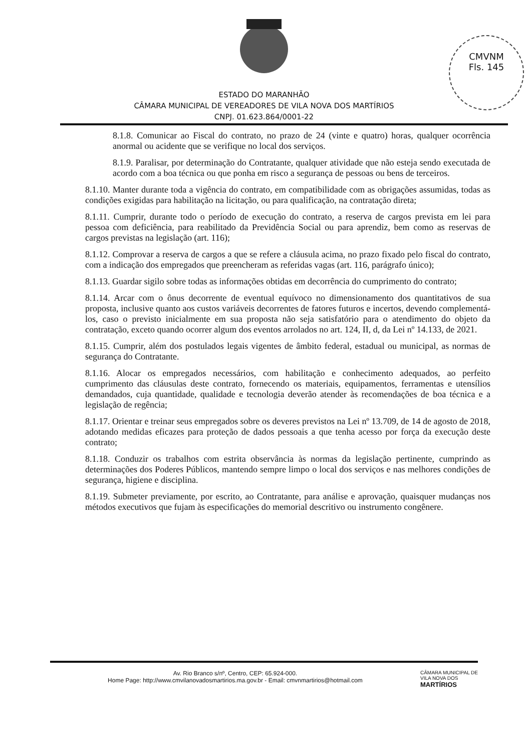CMVNM
Fls. 145
ESTADO DO MARANHÃO
CÂMARA MUNICIPAL DE VEREADORES DE VILA NOVA DOS MARTÍRIOS
CNPJ. 01.623.864/0001-22
8.1.8. Comunicar ao Fiscal do contrato, no prazo de 24 (vinte e quatro) horas, qualquer ocorrência anormal ou acidente que se verifique no local dos serviços.
8.1.9. Paralisar, por determinação do Contratante, qualquer atividade que não esteja sendo executada de acordo com a boa técnica ou que ponha em risco a segurança de pessoas ou bens de terceiros.
8.1.10. Manter durante toda a vigência do contrato, em compatibilidade com as obrigações assumidas, todas as condições exigidas para habilitação na licitação, ou para qualificação, na contratação direta;
8.1.11. Cumprir, durante todo o período de execução do contrato, a reserva de cargos prevista em lei para pessoa com deficiência, para reabilitado da Previdência Social ou para aprendiz, bem como as reservas de cargos previstas na legislação (art. 116);
8.1.12. Comprovar a reserva de cargos a que se refere a cláusula acima, no prazo fixado pelo fiscal do contrato, com a indicação dos empregados que preencheram as referidas vagas (art. 116, parágrafo único);
8.1.13. Guardar sigilo sobre todas as informações obtidas em decorrência do cumprimento do contrato;
8.1.14. Arcar com o ônus decorrente de eventual equívoco no dimensionamento dos quantitativos de sua proposta, inclusive quanto aos custos variáveis decorrentes de fatores futuros e incertos, devendo complementá-los, caso o previsto inicialmente em sua proposta não seja satisfatório para o atendimento do objeto da contratação, exceto quando ocorrer algum dos eventos arrolados no art. 124, II, d, da Lei nº 14.133, de 2021.
8.1.15. Cumprir, além dos postulados legais vigentes de âmbito federal, estadual ou municipal, as normas de segurança do Contratante.
8.1.16. Alocar os empregados necessários, com habilitação e conhecimento adequados, ao perfeito cumprimento das cláusulas deste contrato, fornecendo os materiais, equipamentos, ferramentas e utensílios demandados, cuja quantidade, qualidade e tecnologia deverão atender às recomendações de boa técnica e a legislação de regência;
8.1.17. Orientar e treinar seus empregados sobre os deveres previstos na Lei nº 13.709, de 14 de agosto de 2018, adotando medidas eficazes para proteção de dados pessoais a que tenha acesso por força da execução deste contrato;
8.1.18. Conduzir os trabalhos com estrita observância às normas da legislação pertinente, cumprindo as determinações dos Poderes Públicos, mantendo sempre limpo o local dos serviços e nas melhores condições de segurança, higiene e disciplina.
8.1.19. Submeter previamente, por escrito, ao Contratante, para análise e aprovação, quaisquer mudanças nos métodos executivos que fujam às especificações do memorial descritivo ou instrumento congênere.
Av. Rio Branco s/nº, Centro, CEP: 65.924-000.
Home Page: http://www.cmvilanovadosmartirios.ma.gov.br - Email: cmvnmartirios@hotmail.com
CÂMARA MUNICIPAL DE
VILA NOVA DOS
MARTÍRIOS